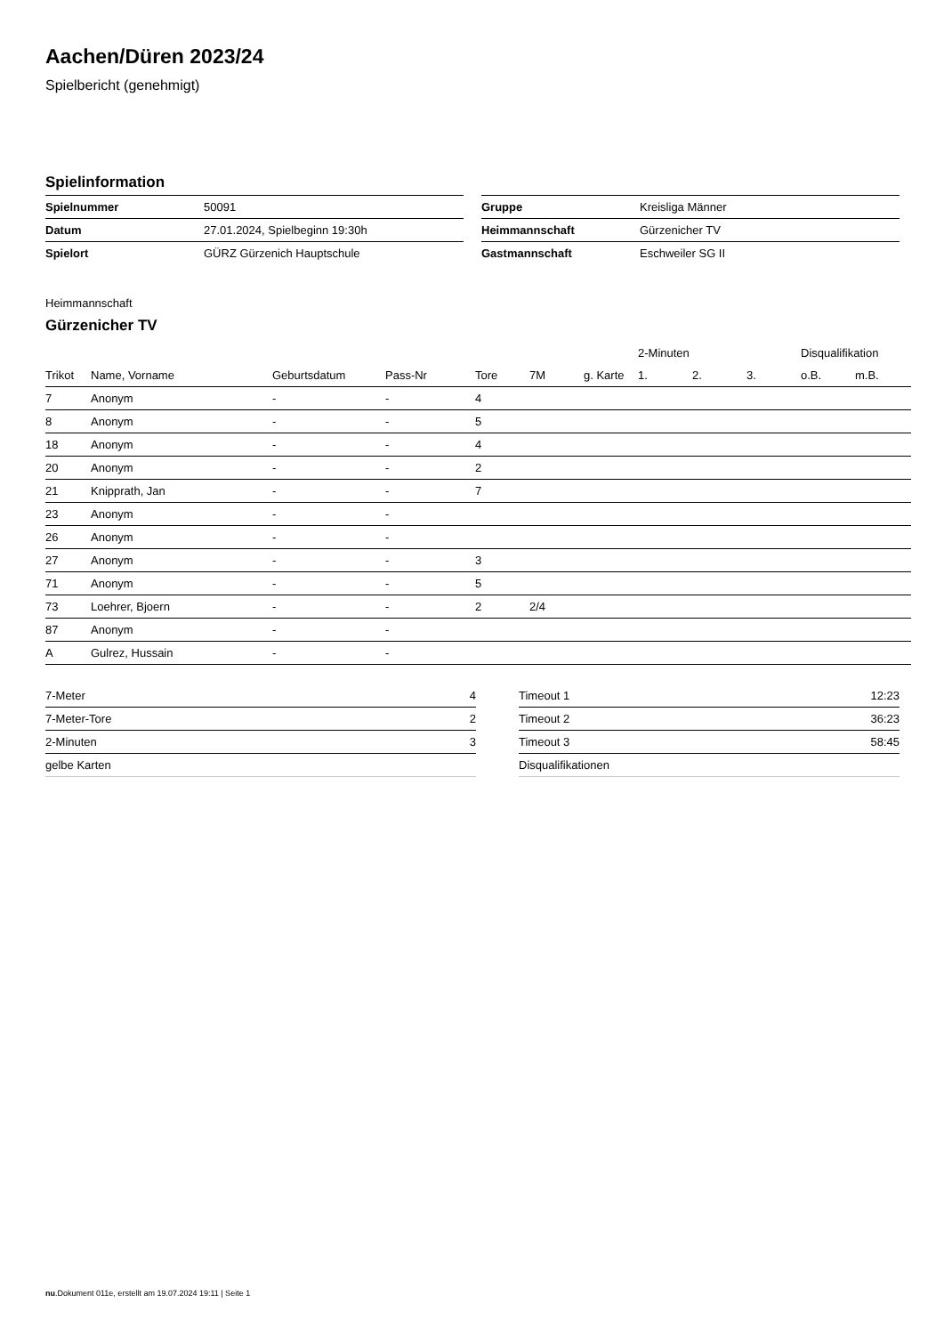Aachen/Düren 2023/24
Spielbericht (genehmigt)
Spielinformation
| Spielnummer | 50091 |
| Datum | 27.01.2024, Spielbeginn 19:30h |
| Spielort | GÜRZ Gürzenich Hauptschule |
| Gruppe | Kreisliga Männer |
| Heimmannschaft | Gürzenicher TV |
| Gastmannschaft | Eschweiler SG II |
Heimmannschaft
Gürzenicher TV
| | | | | | | | 2-Minuten | | | Disqualifikation | |
| --- | --- | --- | --- | --- | --- | --- | --- | --- | --- | --- | --- |
| Trikot | Name, Vorname | Geburtsdatum | Pass-Nr | Tore | 7M | g. Karte | 1. | 2. | 3. | o.B. | m.B. |
| 7 | Anonym | - | - | 4 | | | | | | | |
| 8 | Anonym | - | - | 5 | | | | | | | |
| 18 | Anonym | - | - | 4 | | | | | | | |
| 20 | Anonym | - | - | 2 | | | | | | | |
| 21 | Knipprath, Jan | - | - | 7 | | | | | | | |
| 23 | Anonym | - | - | | | | | | | | |
| 26 | Anonym | - | - | | | | | | | | |
| 27 | Anonym | - | - | 3 | | | | | | | |
| 71 | Anonym | - | - | 5 | | | | | | | |
| 73 | Loehrer, Bjoern | - | - | 2 | 2/4 | | | | | | |
| 87 | Anonym | - | - | | | | | | | | |
| A | Gulrez, Hussain | - | - | | | | | | | | |
| 7-Meter | 4 |
| 7-Meter-Tore | 2 |
| 2-Minuten | 3 |
| gelbe Karten | |
| Timeout 1 | 12:23 |
| Timeout 2 | 36:23 |
| Timeout 3 | 58:45 |
| Disqualifikationen | |
nu.Dokument 011e, erstellt am 19.07.2024 19:11 | Seite 1